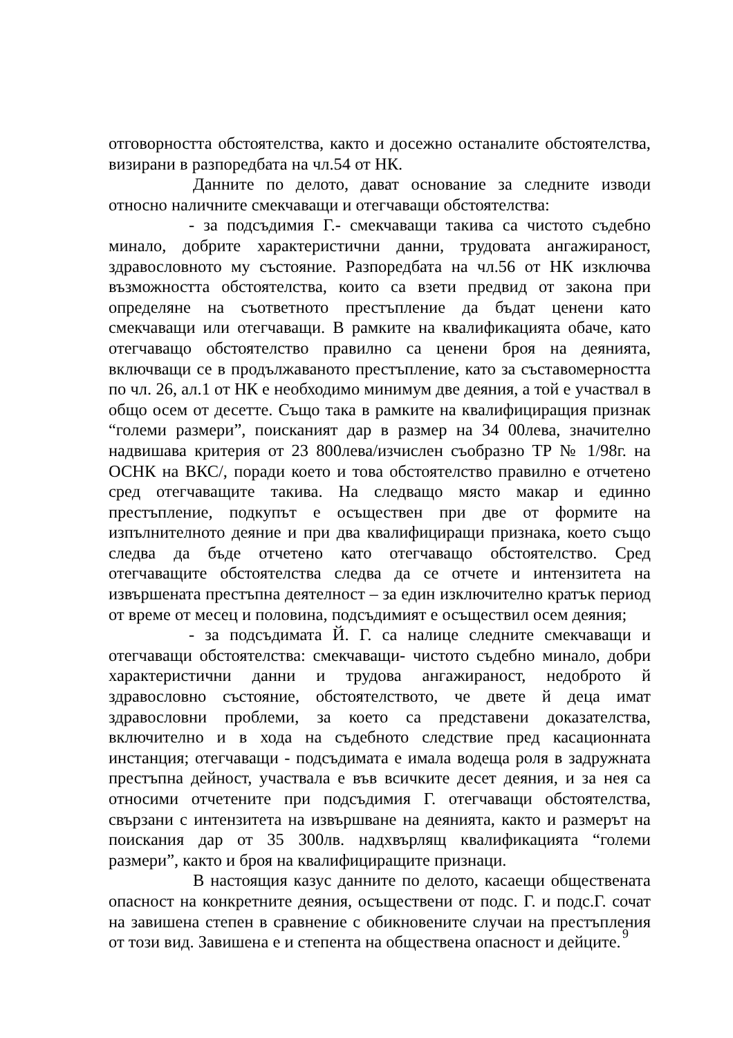отговорността обстоятелства, както и досежно останалите обстоятелства, визирани в разпоредбата на чл.54 от НК.
Данните по делото, дават основание за следните изводи относно наличните смекчаващи и отегчаващи обстоятелства:
- за подсъдимия Г.- смекчаващи такива са чистото съдебно минало, добрите характеристични данни, трудовата ангажираност, здравословното му състояние. Разпоредбата на чл.56 от НК изключва възможността обстоятелства, които са взети предвид от закона при определяне на съответното престъпление да бъдат ценени като смекчаващи или отегчаващи. В рамките на квалификацията обаче, като отегчаващо обстоятелство правилно са ценени броя на деянията, включващи се в продължаваното престъпление, като за съставомерността по чл. 26, ал.1 от НК е необходимо минимум две деяния, а той е участвал в общо осем от десетте. Също така в рамките на квалифициращия признак “големи размери”, поисканият дар в размер на 34 00лева, значително надвишава критерия от 23 800лева/изчислен съобразно ТР № 1/98г. на ОСНК на ВКС/, поради което и това обстоятелство правилно е отчетено сред отегчаващите такива. На следващо място макар и единно престъпление, подкупът е осъществен при две от формите на изпълнителното деяние и при два квалифициращи признака, което също следва да бъде отчетено като отегчаващо обстоятелство. Сред отегчаващите обстоятелства следва да се отчете и интензитета на извършената престъпна деятелност – за един изключително кратък период от време от месец и половина, подсъдимият е осъществил осем деяния;
- за подсъдимата Й. Г. са налице следните смекчаващи и отегчаващи обстоятелства: смекчаващи- чистото съдебно минало, добри характеристични данни и трудова ангажираност, недоброто й здравословно състояние, обстоятелството, че двете й деца имат здравословни проблеми, за което са представени доказателства, включително и в хода на съдебното следствие пред касационната инстанция; отегчаващи - подсъдимата е имала водеща роля в задружната престъпна дейност, участвала е във всичките десет деяния, и за нея са относими отчетените при подсъдимия Г. отегчаващи обстоятелства, свързани с интензитета на извършване на деянията, както и размерът на поискания дар от 35 300лв. надхвърлящ квалификацията “големи размери”, както и броя на квалифициращите признаци.
В настоящия казус данните по делото, касаещи обществената опасност на конкретните деяния, осъществени от подс. Г. и подс.Г. сочат на завишена степен в сравнение с обикновените случаи на престъпления от този вид. Завишена е и степента на обществена опасност и дейците.
9